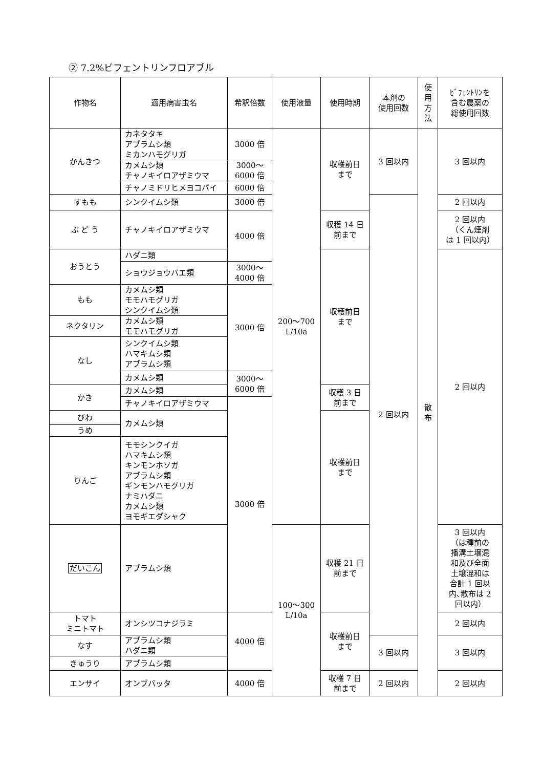② 7.2%ビフェントリンフロアブル
| 作物名 | 適用病害虫名 | 希釈倍数 | 使用液量 | 使用時期 | 本剤の 使用回数 | 使 用 方 法 | ﾋﾞﾌｪﾝﾄﾘﾝを 含む農薬の 総使用回数 |
| --- | --- | --- | --- | --- | --- | --- | --- |
| かんきつ | カネタタキ アブラムシ類 ミカンハモグリガ | 3000 倍 | 200～700 L/10a | 収穫前日 まで | 3 回以内 | 散 布 | 3 回以内 |
| | カメムシ類 チャノキイロアザミウマ | 3000～ 6000 倍 | | | | | |
| | チャノミドリヒメヨコバイ | 6000 倍 | | | | | |
| すもも | シンクイムシ類 | 3000 倍 | | | 2 回以内 | | 2 回以内 |
| ぶ ど う | チャノキイロアザミウマ | 4000 倍 | | 収穫 14 日 前まで | | | 2 回以内 （くん煙剤 は 1 回以内） |
| おうとう | ハダニ類 | | | 収穫前日 まで | | | 2 回以内 |
| | ショウジョウバエ類 | 3000～ 4000 倍 | | | | | |
| もも | カメムシ類 モモハモグリガ シンクイムシ類 | 3000 倍 | | | | | |
| ネクタリン | カメムシ類 モモハモグリガ | | | | | | |
| なし | シンクイムシ類 ハマキムシ類 アブラムシ類 | | | | | | |
| | カメムシ類 | 3000～ 6000 倍 | | | | | |
| かき | カメムシ類 | | | 収穫 3 日 前まで | | | |
| | チャノキイロアザミウマ | 3000 倍 | | | | | |
| びわ | カメムシ類 | | | 収穫前日 まで | | | |
| うめ | | | | | | | |
| りんご | モモシンクイガ ハマキムシ類 キンモンホソガ アブラムシ類 ギンモンハモグリガ ナミハダニ カメムシ類 ヨモギエダシャク | | | | | | |
| だいこん | アブラムシ類 | | 100～300 L/10a | 収穫 21 日 前まで | | | 3 回以内 （は種前の 播溝土壌混 和及び全面 土壌混和は 合計 1 回以 内､散布は 2 回以内） |
| トマト ミニトマト | オンシツコナジラミ | 4000 倍 | | 収穫前日 まで | | | 2 回以内 |
| なす | アブラムシ類 ハダニ類 | | | | 3 回以内 | | 3 回以内 |
| きゅうり | アブラムシ類 | | | | | | |
| エンサイ | オンブバッタ | 4000 倍 | | 収穫 7 日 前まで | 2 回以内 | | 2 回以内 |